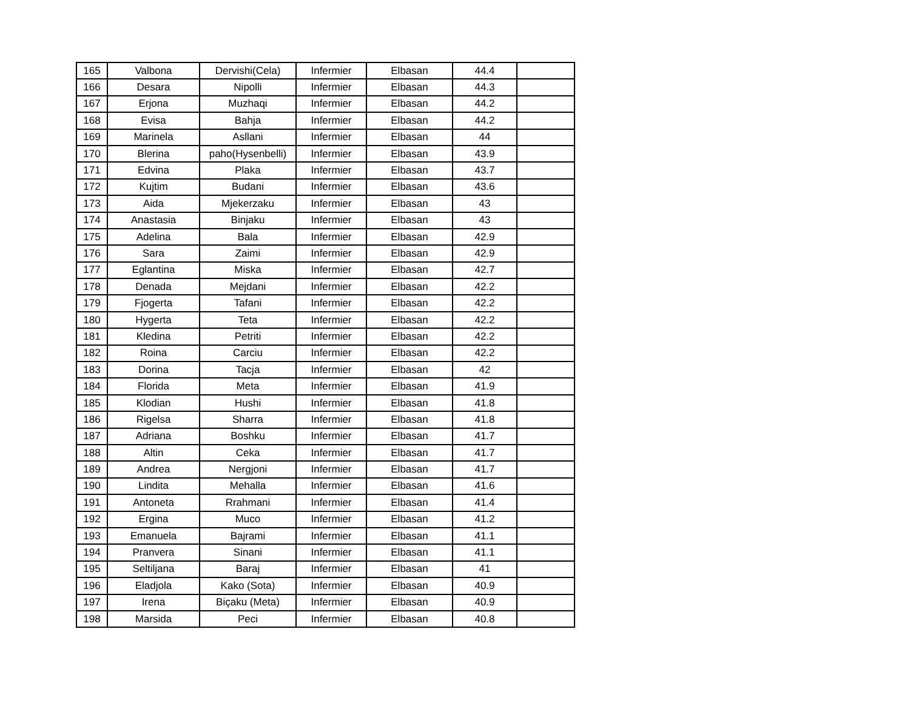| 165 | Valbona | Dervishi(Cela) | Infermier | Elbasan | 44.4 | |
| 166 | Desara | Nipolli | Infermier | Elbasan | 44.3 | |
| 167 | Erjona | Muzhaqi | Infermier | Elbasan | 44.2 | |
| 168 | Evisa | Bahja | Infermier | Elbasan | 44.2 | |
| 169 | Marinela | Asllani | Infermier | Elbasan | 44 | |
| 170 | Blerina | paho(Hysenbelli) | Infermier | Elbasan | 43.9 | |
| 171 | Edvina | Plaka | Infermier | Elbasan | 43.7 | |
| 172 | Kujtim | Budani | Infermier | Elbasan | 43.6 | |
| 173 | Aida | Mjekerzaku | Infermier | Elbasan | 43 | |
| 174 | Anastasia | Binjaku | Infermier | Elbasan | 43 | |
| 175 | Adelina | Bala | Infermier | Elbasan | 42.9 | |
| 176 | Sara | Zaimi | Infermier | Elbasan | 42.9 | |
| 177 | Eglantina | Miska | Infermier | Elbasan | 42.7 | |
| 178 | Denada | Mejdani | Infermier | Elbasan | 42.2 | |
| 179 | Fjogerta | Tafani | Infermier | Elbasan | 42.2 | |
| 180 | Hygerta | Teta | Infermier | Elbasan | 42.2 | |
| 181 | Kledina | Petriti | Infermier | Elbasan | 42.2 | |
| 182 | Roina | Carciu | Infermier | Elbasan | 42.2 | |
| 183 | Dorina | Tacja | Infermier | Elbasan | 42 | |
| 184 | Florida | Meta | Infermier | Elbasan | 41.9 | |
| 185 | Klodian | Hushi | Infermier | Elbasan | 41.8 | |
| 186 | Rigelsa | Sharra | Infermier | Elbasan | 41.8 | |
| 187 | Adriana | Boshku | Infermier | Elbasan | 41.7 | |
| 188 | Altin | Ceka | Infermier | Elbasan | 41.7 | |
| 189 | Andrea | Nergjoni | Infermier | Elbasan | 41.7 | |
| 190 | Lindita | Mehalla | Infermier | Elbasan | 41.6 | |
| 191 | Antoneta | Rrahmani | Infermier | Elbasan | 41.4 | |
| 192 | Ergina | Muco | Infermier | Elbasan | 41.2 | |
| 193 | Emanuela | Bajrami | Infermier | Elbasan | 41.1 | |
| 194 | Pranvera | Sinani | Infermier | Elbasan | 41.1 | |
| 195 | Seltiljana | Baraj | Infermier | Elbasan | 41 | |
| 196 | Eladjola | Kako (Sota) | Infermier | Elbasan | 40.9 | |
| 197 | Irena | Biçaku (Meta) | Infermier | Elbasan | 40.9 | |
| 198 | Marsida | Peci | Infermier | Elbasan | 40.8 | |